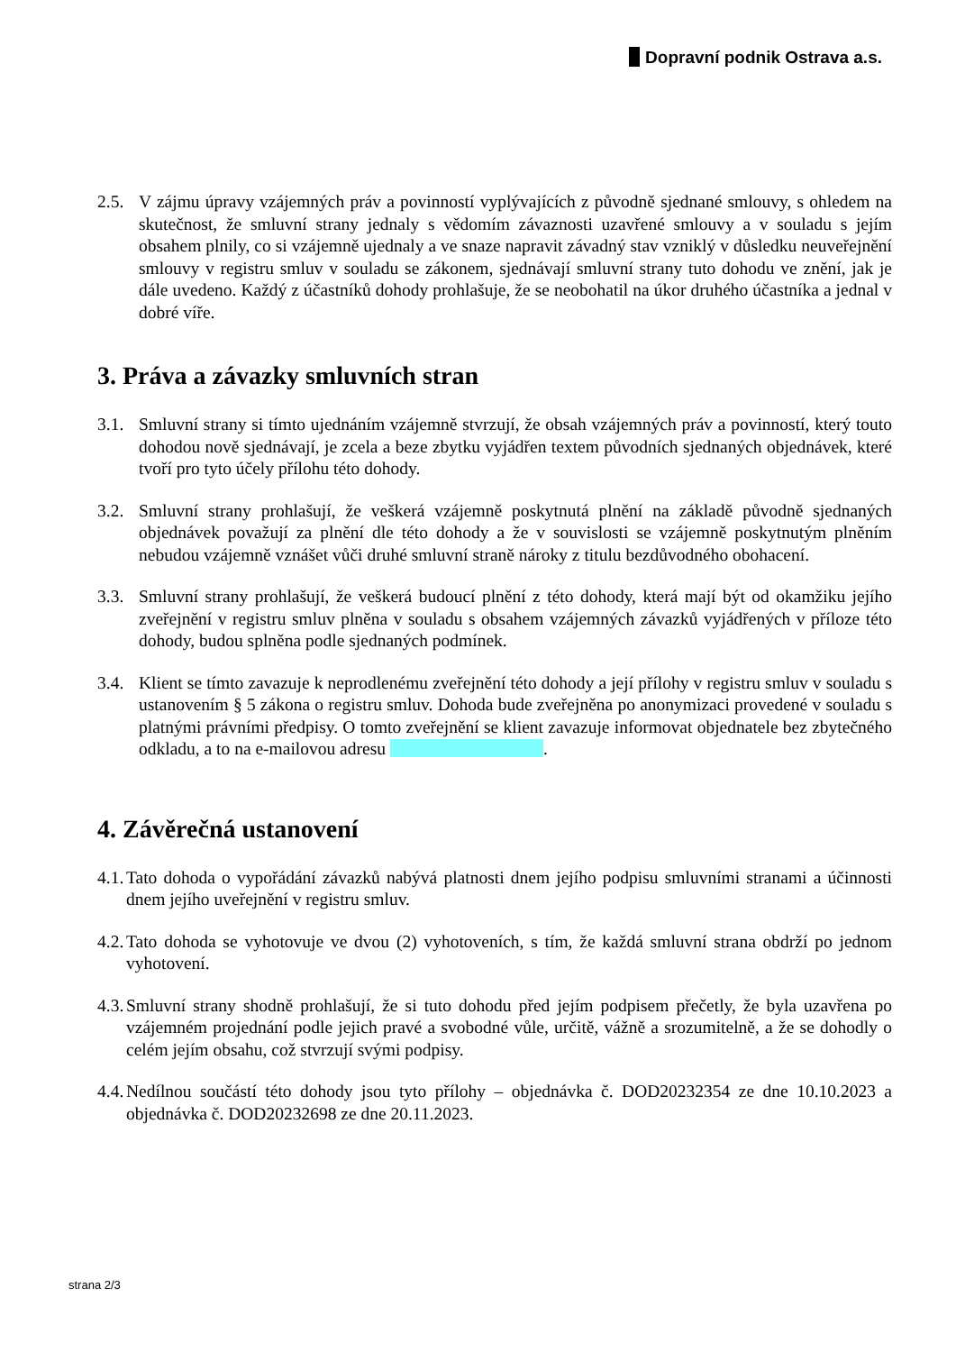Dopravní podnik Ostrava a.s.
2.5.
V zájmu úpravy vzájemných práv a povinností vyplývajících z původně sjednané smlouvy, s ohledem na skutečnost, že smluvní strany jednaly s vědomím závaznosti uzavřené smlouvy a v souladu s jejím obsahem plnily, co si vzájemně ujednaly a ve snaze napravit závadný stav vzniklý v důsledku neuveřejnění smlouvy v registru smluv v souladu se zákonem, sjednávají smluvní strany tuto dohodu ve znění, jak je dále uvedeno. Každý z účastníků dohody prohlašuje, že se neobohatil na úkor druhého účastníka a jednal v dobré víře.
3. Práva a závazky smluvních stran
3.1.
Smluvní strany si tímto ujednáním vzájemně stvrzují, že obsah vzájemných práv a povinností, který touto dohodou nově sjednávají, je zcela a beze zbytku vyjádřen textem původních sjednaných objednávek, které tvoří pro tyto účely přílohu této dohody.
3.2.
Smluvní strany prohlašují, že veškerá vzájemně poskytnutá plnění na základě původně sjednaných objednávek považují za plnění dle této dohody a že v souvislosti se vzájemně poskytnutým plněním nebudou vzájemně vznášet vůči druhé smluvní straně nároky z titulu bezdůvodného obohacení.
3.3.
Smluvní strany prohlašují, že veškerá budoucí plnění z této dohody, která mají být od okamžiku jejího zveřejnění v registru smluv plněna v souladu s obsahem vzájemných závazků vyjádřených v příloze této dohody, budou splněna podle sjednaných podmínek.
3.4.
Klient se tímto zavazuje k neprodlenému zveřejnění této dohody a její přílohy v registru smluv v souladu s ustanovením § 5 zákona o registru smluv. Dohoda bude zveřejněna po anonymizaci provedené v souladu s platnými právními předpisy. O tomto zveřejnění se klient zavazuje informovat objednatele bez zbytečného odkladu, a to na e-mailovou adresu .
4. Závěrečná ustanovení
4.1.
Tato dohoda o vypořádání závazků nabývá platnosti dnem jejího podpisu smluvními stranami a účinnosti dnem jejího uveřejnění v registru smluv.
4.2.
Tato dohoda se vyhotovuje ve dvou (2) vyhotoveních, s tím, že každá smluvní strana obdrží po jednom vyhotovení.
4.3.
Smluvní strany shodně prohlašují, že si tuto dohodu před jejím podpisem přečetly, že byla uzavřena po vzájemném projednání podle jejich pravé a svobodné vůle, určitě, vážně a srozumitelně, a že se dohodly o celém jejím obsahu, což stvrzují svými podpisy.
4.4.
Nedílnou součástí této dohody jsou tyto přílohy – objednávka č. DOD20232354 ze dne 10.10.2023 a objednávka č. DOD20232698 ze dne 20.11.2023.
strana 2/3